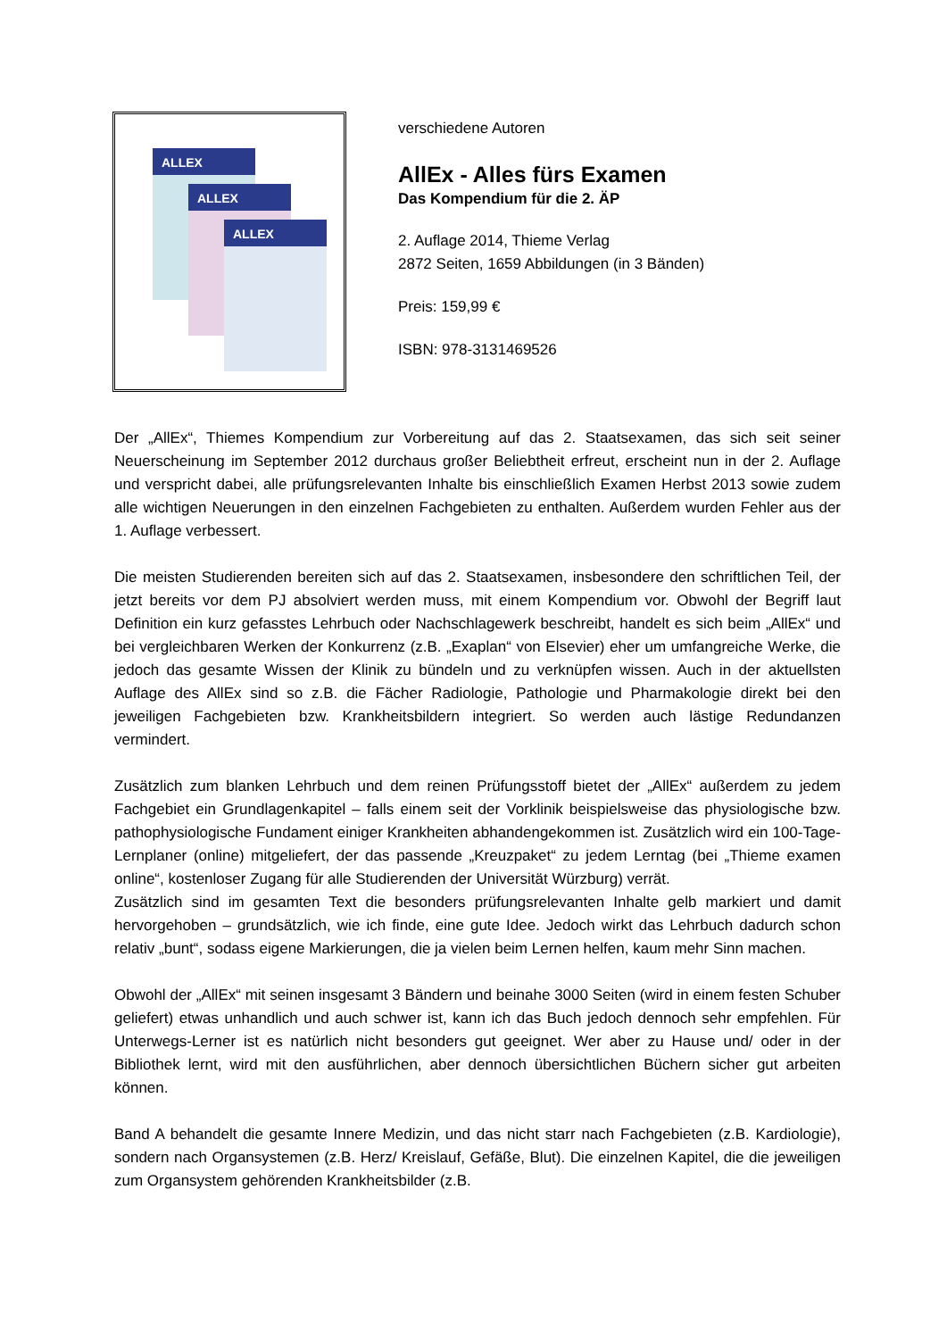ALLEX
ALLEX
ALLEX
verschiedene Autoren
AllEx - Alles fürs Examen
Das Kompendium für die 2. ÄP
2. Auflage 2014, Thieme Verlag
2872 Seiten, 1659 Abbildungen (in 3 Bänden)
Preis: 159,99 €
ISBN: 978-3131469526
Der „AllEx“, Thiemes Kompendium zur Vorbereitung auf das 2. Staatsexamen, das sich seit seiner Neuerscheinung im September 2012 durchaus großer Beliebtheit erfreut, erscheint nun in der 2. Auflage und verspricht dabei, alle prüfungsrelevanten Inhalte bis einschließlich Examen Herbst 2013 sowie zudem alle wichtigen Neuerungen in den einzelnen Fachgebieten zu enthalten. Außerdem wurden Fehler aus der 1. Auflage verbessert.
Die meisten Studierenden bereiten sich auf das 2. Staatsexamen, insbesondere den schriftlichen Teil, der jetzt bereits vor dem PJ absolviert werden muss, mit einem Kompendium vor. Obwohl der Begriff laut Definition ein kurz gefasstes Lehrbuch oder Nachschlagewerk beschreibt, handelt es sich beim „AllEx“ und bei vergleichbaren Werken der Konkurrenz (z.B. „Exaplan“ von Elsevier) eher um umfangreiche Werke, die jedoch das gesamte Wissen der Klinik zu bündeln und zu verknüpfen wissen. Auch in der aktuellsten Auflage des AllEx sind so z.B. die Fächer Radiologie, Pathologie und Pharmakologie direkt bei den jeweiligen Fachgebieten bzw. Krankheitsbildern integriert. So werden auch lästige Redundanzen vermindert.
Zusätzlich zum blanken Lehrbuch und dem reinen Prüfungsstoff bietet der „AllEx“ außerdem zu jedem Fachgebiet ein Grundlagenkapitel – falls einem seit der Vorklinik beispielsweise das physiologische bzw. pathophysiologische Fundament einiger Krankheiten abhandengekommen ist. Zusätzlich wird ein 100-Tage-Lernplaner (online) mitgeliefert, der das passende „Kreuzpaket“ zu jedem Lerntag (bei „Thieme examen online“, kostenloser Zugang für alle Studierenden der Universität Würzburg) verrät.
Zusätzlich sind im gesamten Text die besonders prüfungsrelevanten Inhalte gelb markiert und damit hervorgehoben – grundsätzlich, wie ich finde, eine gute Idee. Jedoch wirkt das Lehrbuch dadurch schon relativ „bunt“, sodass eigene Markierungen, die ja vielen beim Lernen helfen, kaum mehr Sinn machen.
Obwohl der „AllEx“ mit seinen insgesamt 3 Bändern und beinahe 3000 Seiten (wird in einem festen Schuber geliefert) etwas unhandlich und auch schwer ist, kann ich das Buch jedoch dennoch sehr empfehlen. Für Unterwegs-Lerner ist es natürlich nicht besonders gut geeignet. Wer aber zu Hause und/ oder in der Bibliothek lernt, wird mit den ausführlichen, aber dennoch übersichtlichen Büchern sicher gut arbeiten können.
Band A behandelt die gesamte Innere Medizin, und das nicht starr nach Fachgebieten (z.B. Kardiologie), sondern nach Organsystemen (z.B. Herz/ Kreislauf, Gefäße, Blut). Die einzelnen Kapitel, die die jeweiligen zum Organsystem gehörenden Krankheitsbilder (z.B.